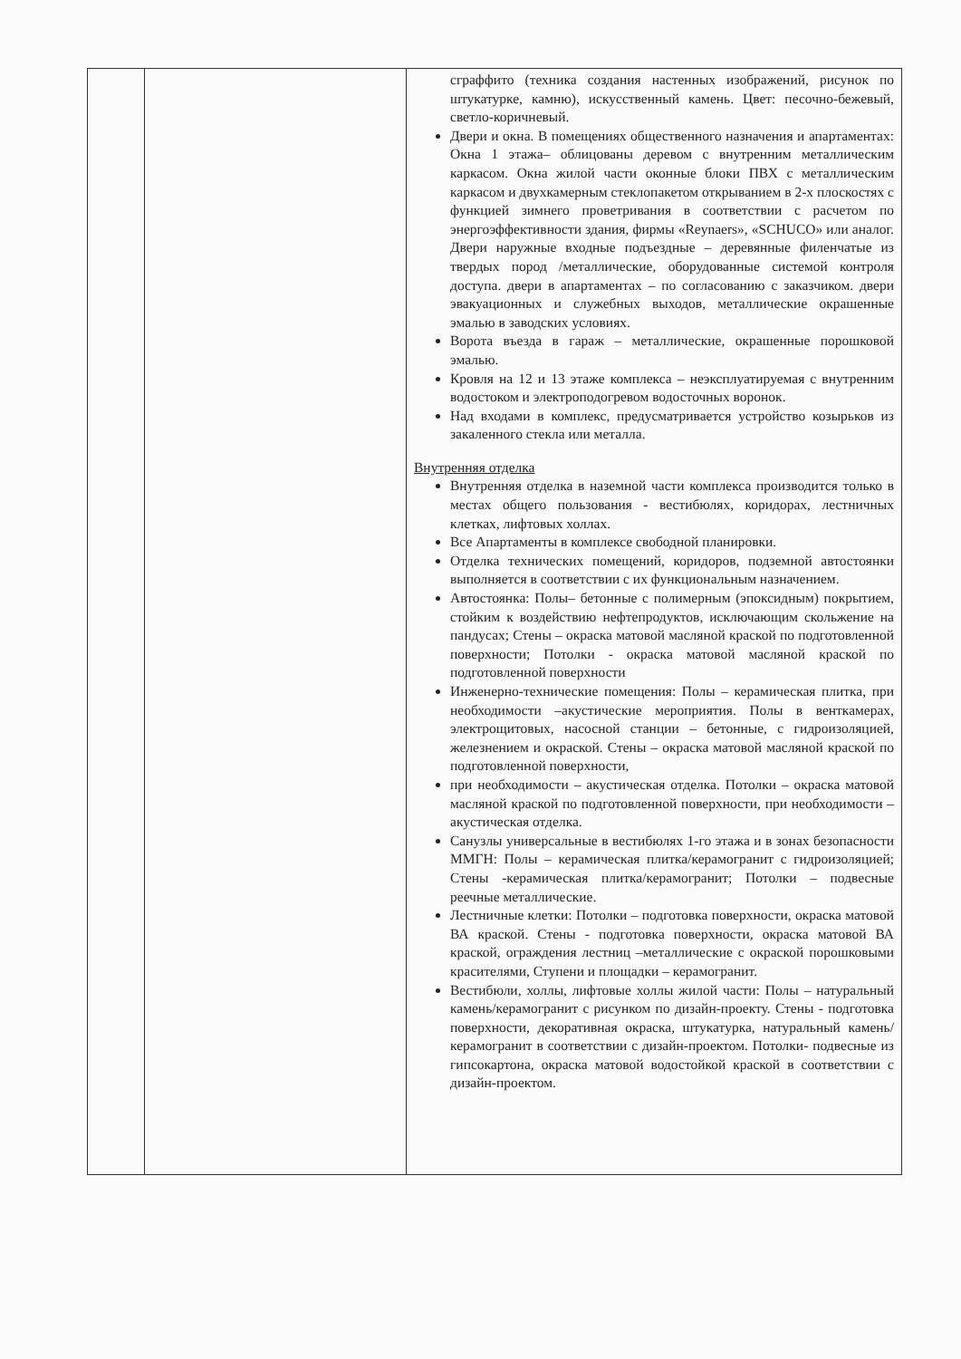| | | сграффито (техника создания настенных изображений, рисунок по штукатурке, камню), искусственный камень. Цвет: песочно-бежевый, светло-коричневый. Двери и окна. В помещениях общественного назначения и апартаментах: Окна 1 этажа– облицованы деревом с внутренним металлическим каркасом. Окна жилой части оконные блоки ПВХ с металлическим каркасом и двухкамерным стеклопакетом открыванием в 2-х плоскостях с функцией зимнего проветривания в соответствии с расчетом по энергоэффективности здания, фирмы «Reynaers», «SCHUCO» или аналог. Двери наружные входные подъездные – деревянные филенчатые из твердых пород /металлические, оборудованные системой контроля доступа. двери в апартаментах – по согласованию с заказчиком. двери эвакуационных и служебных выходов, металлические окрашенные эмалью в заводских условиях. Ворота въезда в гараж – металлические, окрашенные порошковой эмалью. Кровля на 12 и 13 этаже комплекса – неэксплуатируемая с внутренним водостоком и электроподогревом водосточных воронок. Над входами в комплекс, предусматривается устройство козырьков из закаленного стекла или металла. Внутренняя отделка Внутренняя отделка в наземной части комплекса производится только в местах общего пользования - вестибюлях, коридорах, лестничных клетках, лифтовых холлах. Все Апартаменты в комплексе свободной планировки. Отделка технических помещений, коридоров, подземной автостоянки выполняется в соответствии с их функциональным назначением. Автостоянка: Полы– бетонные с полимерным (эпоксидным) покрытием, стойким к воздействию нефтепродуктов, исключающим скольжение на пандусах; Стены – окраска матовой масляной краской по подготовленной поверхности; Потолки - окраска матовой масляной краской по подготовленной поверхности Инженерно-технические помещения: Полы – керамическая плитка, при необходимости –акустические мероприятия. Полы в венткамерах, электрощитовых, насосной станции – бетонные, с гидроизоляцией, железнением и окраской. Стены – окраска матовой масляной краской по подготовленной поверхности, при необходимости – акустическая отделка. Потолки – окраска матовой масляной краской по подготовленной поверхности, при необходимости – акустическая отделка. Санузлы универсальные в вестибюлях 1-го этажа и в зонах безопасности ММГН: Полы – керамическая плитка/керамогранит с гидроизоляцией; Стены -керамическая плитка/керамогранит; Потолки – подвесные реечные металлические. Лестничные клетки: Потолки – подготовка поверхности, окраска матовой ВА краской. Стены - подготовка поверхности, окраска матовой ВА краской, ограждения лестниц –металлические с окраской порошковыми красителями, Ступени и площадки – керамогранит. Вестибюли, холлы, лифтовые холлы жилой части: Полы – натуральный камень/керамогранит с рисунком по дизайн-проекту. Стены - подготовка поверхности, декоративная окраска, штукатурка, натуральный камень/керамогранит в соответствии с дизайн-проектом. Потолки- подвесные из гипсокартона, окраска матовой водостойкой краской в соответствии с дизайн-проектом. |